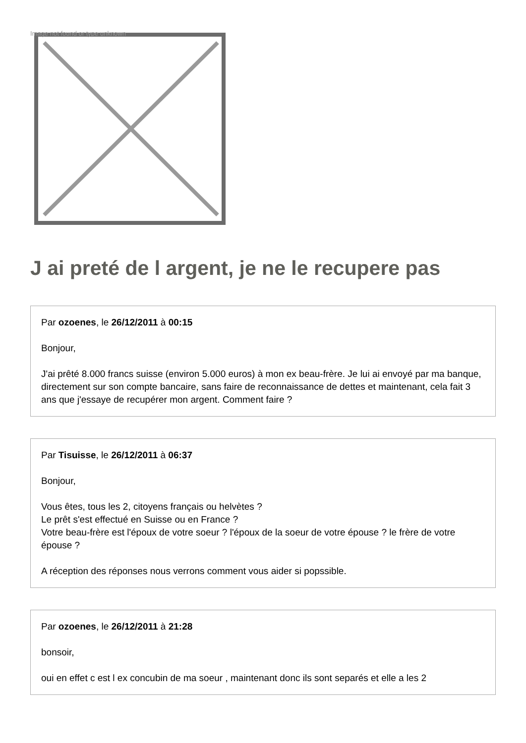Image not found or type unknown
J ai preté de l argent, je ne le recupere pas
Par ozoenes, le 26/12/2011 à 00:15
Bonjour,
J'ai prêté 8.000 francs suisse (environ 5.000 euros) à mon ex beau-frère. Je lui ai envoyé par ma banque, directement sur son compte bancaire, sans faire de reconnaissance de dettes et maintenant, cela fait 3 ans que j'essaye de recupérer mon argent. Comment faire ?
Par Tisuisse, le 26/12/2011 à 06:37
Bonjour,
Vous êtes, tous les 2, citoyens français ou helvètes ?
Le prêt s'est effectué en Suisse ou en France ?
Votre beau-frère est l'époux de votre soeur ? l'époux de la soeur de votre épouse ? le frère de votre épouse ?
A réception des réponses nous verrons comment vous aider si popssible.
Par ozoenes, le 26/12/2011 à 21:28
bonsoir,
oui en effet c est l ex concubin de ma soeur , maintenant donc ils sont separés et elle a les 2